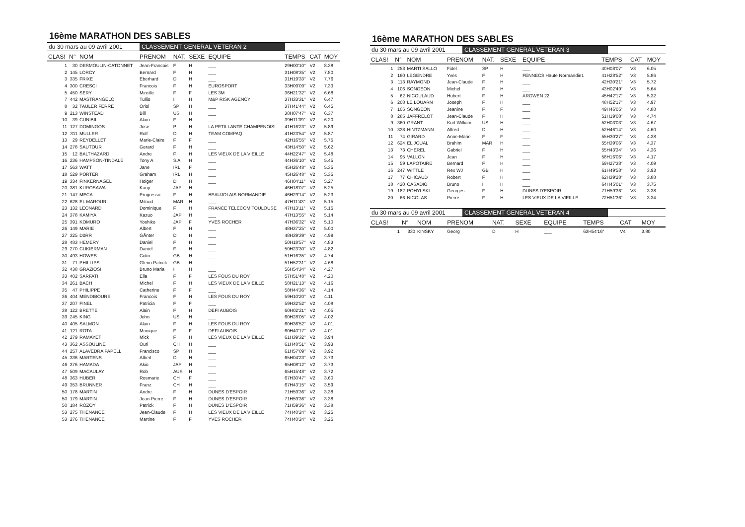16ème MARATHON DES SABLES
du 30 mars au 09 avril 2001 CLASSEMENT GENERAL VETERAN 2
| CLAS! | N° | NOM | PRENOM | NAT. | SEXE | EQUIPE | TEMPS | CAT | MOY |
| --- | --- | --- | --- | --- | --- | --- | --- | --- | --- |
| 1 | 30 | DESMOULIN-CATONNET | Jean-Francois | F | H | ___ | 29H00'10" | V2 | 8.38 |
| 2 | 145 | LORCY | Bernard | F | H | ___ | 31H08'35" | V2 | 7.80 |
| 3 | 335 | FRIXE | Eberhard | D | H | ___ | 31H19'33" | V2 | 7.76 |
| 4 | 300 | CRESCI | Francois | F | H | EUROSPORT | 33H09'09" | V2 | 7.33 |
| 5 | 450 | SERY | Mireille | F | F | LES 3M | 36H21'32" | V2 | 6.68 |
| 7 | 442 | MASTRANGELO | Tullio | I | H | M&P RISK AGENCY | 37H33'31" | V2 | 6.47 |
| 8 | 32 | TAULER FERRE | Oriol | SP | H | ___ | 37H41'44" | V2 | 6.45 |
| 9 | 213 | WINSTEAD | Bill | US | H | ___ | 38H07'47" | V2 | 6.37 |
| 10 | 39 | CUNIBIL | Alain | F | H | ___ | 39H11'39" | V2 | 6.20 |
| 11 | 127 | DOMINGOS | Jose | P | H | LA PETILLANTE CHAMPENOISI | 41H16'23" | V2 | 5.89 |
| 12 | 311 | MULLER | Rolf | D | H | TEAM COMPAQ | 41H23'54" | V2 | 5.87 |
| 13 | 29 | REYDELLET | Marie-Claire | F | F | ___ | 42H16'55" | V2 | 5.75 |
| 14 | 278 | SAUTOUR | Gerard | F | H | ___ | 43H14'50" | V2 | 5.62 |
| 15 | 12 | BALTHAZARD | Andre | F | H | LES VIEUX DE LA VIEILLE | 44H22'47" | V2 | 5.48 |
| 16 | 236 | HAMPSON-TINDALE | Tony A | S.A | H | ___ | 44H36'10" | V2 | 5.45 |
| 17 | 563 | WATT | Jane | IRL | F | ___ | 45H26'48" | V2 | 5.35 |
| 18 | 529 | PORTER | Graham | IRL | H | ___ | 45H26'48" | V2 | 5.35 |
| 19 | 334 | FINKERNAGEL | Holger | D | H | ___ | 46H04'11" | V2 | 5.27 |
| 20 | 381 | KUROSAWA | Kanji | JAP | H | ___ | 46H18'07" | V2 | 5.25 |
| 21 | 147 | MECA | Progresso | F | H | BEAUJOLAIS-NORMANDIE | 46H29'14" | V2 | 5.23 |
| 22 | 628 | EL MAROURI | Miloud | MAR | H | ___ | 47H11'43" | V2 | 5.15 |
| 23 | 132 | LEONARD | Dominique | F | H | FRANCE TELECOM TOULOUSE | 47H13'11" | V2 | 5.15 |
| 24 | 378 | KAMIYA | Kazuo | JAP | H | ___ | 47H13'55" | V2 | 5.14 |
| 25 | 391 | KOMURO | Yoshiko | JAP | F | YVES ROCHER | 47H36'32" | V2 | 5.10 |
| 26 | 149 | MARIE | Albert | F | H | ___ | 48H37'25" | V2 | 5.00 |
| 27 | 325 | DöRR | GÅnter | D | H | ___ | 48H39'39" | V2 | 4.99 |
| 28 | 483 | HEMERY | Daniel | F | H | ___ | 50H18'57" | V2 | 4.83 |
| 29 | 270 | CUKIERMAN | Daniel | F | H | ___ | 50H23'30" | V2 | 4.82 |
| 30 | 493 | HOWES | Colin | GB | H | ___ | 51H16'35" | V2 | 4.74 |
| 31 | 71 | PHILLIPS | Glenn Patrick | GB | H | ___ | 51H52'31" | V2 | 4.68 |
| 32 | 438 | GRAZIOSI | Bruno Maria | I | H | ___ | 56H54'34" | V2 | 4.27 |
| 33 | 402 | SARFATI | Ella | F | F | LES FOUS DU ROY | 57H51'48" | V2 | 4.20 |
| 34 | 261 | BACH | Michel | F | H | LES VIEUX DE LA VIEILLE | 58H21'13" | V2 | 4.16 |
| 35 | 47 | PHILIPPE | Catherine | F | F | ___ | 58H44'36" | V2 | 4.14 |
| 36 | 404 | MENDIBOURE | Francois | F | H | LES FOUS DU ROY | 59H10'20" | V2 | 4.11 |
| 37 | 207 | FINEL | Patricia | F | F | ___ | 59H32'52" | V2 | 4.08 |
| 38 | 122 | BRETTE | Alain | F | H | DEFI AUBOIS | 60H02'21" | V2 | 4.05 |
| 39 | 245 | KING | John | US | H | ___ | 60H28'05" | V2 | 4.02 |
| 40 | 405 | SALMON | Alain | F | H | LES FOUS DU ROY | 60H36'52" | V2 | 4.01 |
| 41 | 121 | ROTA | Monique | F | F | DEFI AUBOIS | 60H40'17" | V2 | 4.01 |
| 42 | 279 | RAMAYET | Mick | F | H | LES VIEUX DE LA VIEILLE | 61H39'32" | V2 | 3.94 |
| 43 | 362 | ASSOULINE | Ouri | CH | H | ___ | 61H48'51" | V2 | 3.93 |
| 44 | 257 | ALAVEDRA PAPELL | Francisco | SP | H | ___ | 61H57'09" | V2 | 3.92 |
| 45 | 336 | MARTENS | Albert | D | H | ___ | 65H04'23" | V2 | 3.73 |
| 46 | 376 | HAMADA | Akio | JAP | H | ___ | 65H08'12" | V2 | 3.73 |
| 47 | 509 | MACAULAY | Rob | AUS | H | ___ | 65H15'48" | V2 | 3.72 |
| 48 | 363 | HUBER | Rosmarie | CH | F | ___ | 67H30'47" | V2 | 3.60 |
| 49 | 353 | BRUNNER | Franz | CH | H | ___ | 67H43'15" | V2 | 3.59 |
| 50 | 178 | MARTIN | Andre | F | H | DUNES D'ESPOIR | 71H59'36" | V2 | 3.38 |
| 50 | 179 | MARTIN | Jean-Pierre | F | H | DUNES D'ESPOIR | 71H59'36" | V2 | 3.38 |
| 50 | 184 | ROZOY | Patrick | F | H | DUNES D'ESPOIR | 71H59'36" | V2 | 3.38 |
| 53 | 275 | THENANCE | Jean-Claude | F | H | LES VIEUX DE LA VIEILLE | 74H40'24" | V2 | 3.25 |
| 53 | 276 | THENANCE | Martine | F | F | YVES ROCHER | 74H40'24" | V2 | 3.25 |
16ème MARATHON DES SABLES
du 30 mars au 09 avril 2001 CLASSEMENT GENERAL VETERAN 3
| CLAS! | N° | NOM | PRENOM | NAT. | SEXE | EQUIPE | TEMPS | CAT | MOY |
| --- | --- | --- | --- | --- | --- | --- | --- | --- | --- |
| 1 | 253 | MARTI SALLO | Fidel | SP | H | ___ | 40H08'07" | V3 | 6.05 |
| 2 | 160 | LEGENDRE | Yves | F | H | FENNECS Haute Normandie1 | 41H28'52" | V3 | 5.86 |
| 3 | 113 | RAYMOND | Jean-Claude | F | H | ___ | 42H30'21" | V3 | 5.72 |
| 4 | 106 | SONGEON | Michel | F | H | ___ | 43H02'49" | V3 | 5.64 |
| 5 | 62 | NICOULAUD | Hubert | F | H | ARGWEN 22 | 45H42'17" | V3 | 5.32 |
| 6 | 208 | LE LOUARN | Joseph | F | H | ___ | 48H52'17" | V3 | 4.97 |
| 7 | 105 | SONGEON | Jeanine | F | F | ___ | 49H46'05" | V3 | 4.88 |
| 8 | 285 | JAFFRELOT | Jean-Claude | F | H | ___ | 51H19'08" | V3 | 4.74 |
| 9 | 360 | GRANT | Kurt William | US | H | ___ | 52H03'03" | V3 | 4.67 |
| 10 | 338 | HINTZMANN | Alfred | D | H | ___ | 52H46'14" | V3 | 4.60 |
| 11 | 74 | GIRARD | Anne-Marie | F | F | ___ | 55H30'27" | V3 | 4.38 |
| 12 | 624 | EL JOUAL | Brahim | MAR | H | ___ | 55H39'06" | V3 | 4.37 |
| 13 | 73 | CHEREL | Gabriel | F | H | ___ | 55H43'34" | V3 | 4.36 |
| 14 | 95 | VALLON | Jean | F | H | ___ | 58H16'06" | V3 | 4.17 |
| 15 | 59 | LAPOTAIRE | Bernard | F | H | ___ | 59H27'38" | V3 | 4.09 |
| 16 | 247 | WITTLE | Rex WJ | GB | H | ___ | 61H49'58" | V3 | 3.93 |
| 17 | 77 | CHICAUD | Robert | F | H | ___ | 62H39'28" | V3 | 3.88 |
| 18 | 420 | CASADIO | Bruno | I | H | ___ | 64H45'01" | V3 | 3.75 |
| 19 | 182 | POHYLSKI | Georges | F | H | DUNES D'ESPOIR | 71H59'36" | V3 | 3.38 |
| 20 | 66 | NICOLAS | Pierre | F | H | LES VIEUX DE LA VIEILLE | 72H51'36" | V3 | 3.34 |
du 30 mars au 09 avril 2001 CLASSEMENT GENERAL VETERAN 4
| CLAS! | N° | NOM | PRENOM | NAT. | SEXE | EQUIPE | TEMPS | CAT | MOY |
| --- | --- | --- | --- | --- | --- | --- | --- | --- | --- |
| 1 | 330 | KINSKY | Georg | D | H | ___ | 63H54'16" | V4 | 3.80 |